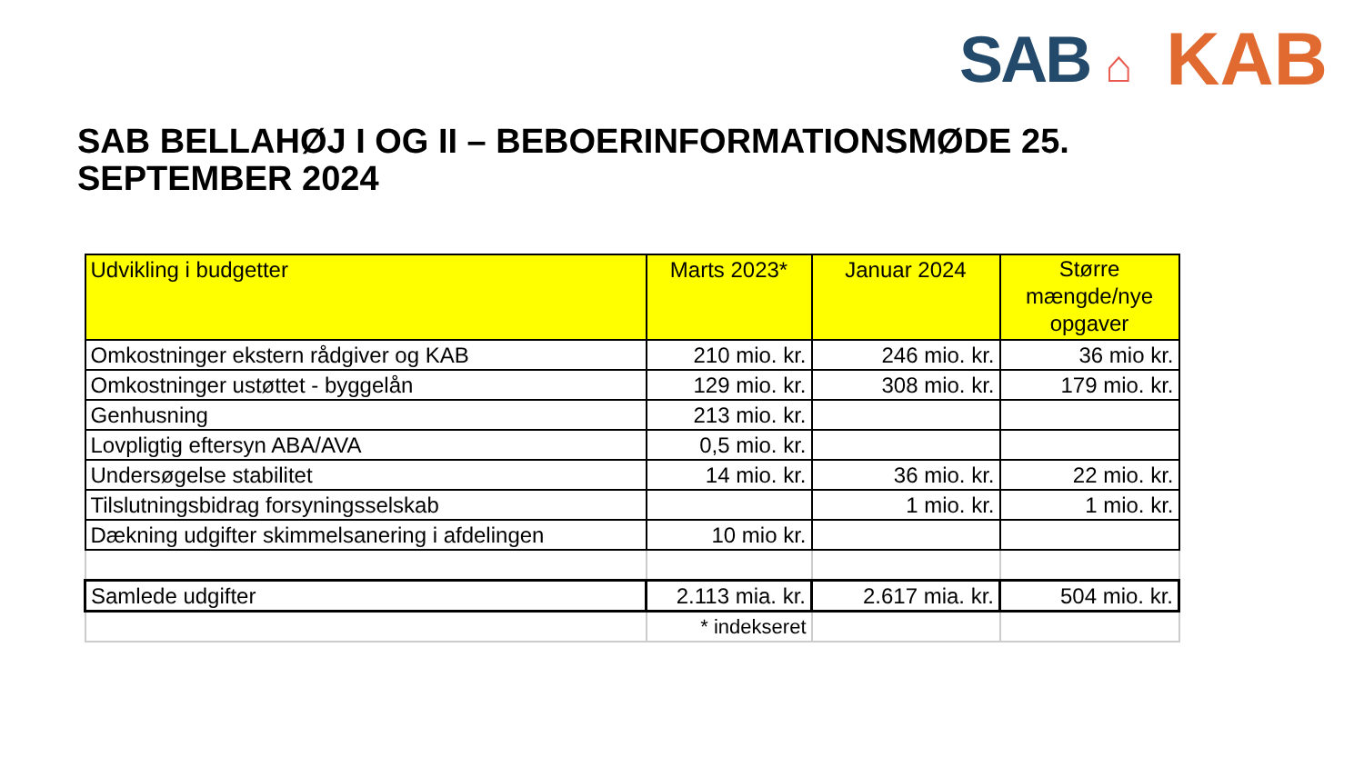SAB ⌂
KAB
SAB BELLAHØJ I OG II – BEBOERINFORMATIONSMØDE 25. SEPTEMBER 2024
| Udvikling i budgetter | Marts 2023* | Januar 2024 | Større mængde/nye opgaver |
| --- | --- | --- | --- |
| Omkostninger ekstern rådgiver og KAB | 210 mio. kr. | 246 mio. kr. | 36 mio kr. |
| Omkostninger ustøttet - byggelån | 129 mio. kr. | 308 mio. kr. | 179 mio. kr. |
| Genhusning | 213 mio. kr. | | |
| Lovpligtig eftersyn ABA/AVA | 0,5 mio. kr. | | |
| Undersøgelse stabilitet | 14 mio. kr. | 36 mio. kr. | 22 mio. kr. |
| Tilslutningsbidrag forsyningsselskab | | 1 mio. kr. | 1 mio. kr. |
| Dækning udgifter skimmelsanering i afdelingen | 10 mio kr. | | |
| Samlede udgifter | 2.113 mia. kr. | 2.617 mia. kr. | 504 mio. kr. |
| | * indekseret | | |